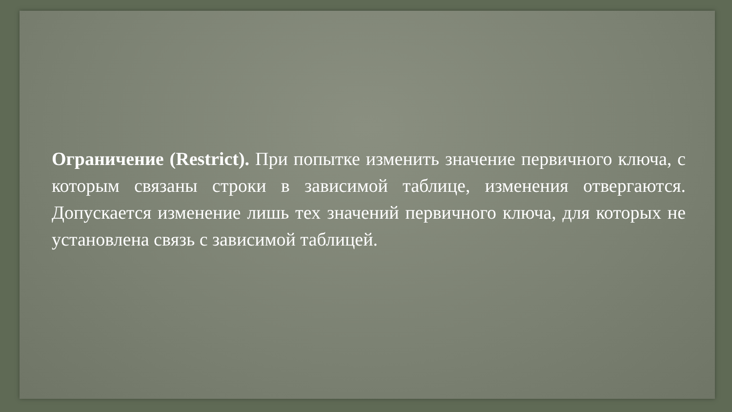Ограничение (Restrict). При попытке изменить значение первичного ключа, с которым связаны строки в зависимой таблице, изменения отвергаются. Допускается изменение лишь тех значений первичного ключа, для которых не установлена связь с зависимой таблицей.